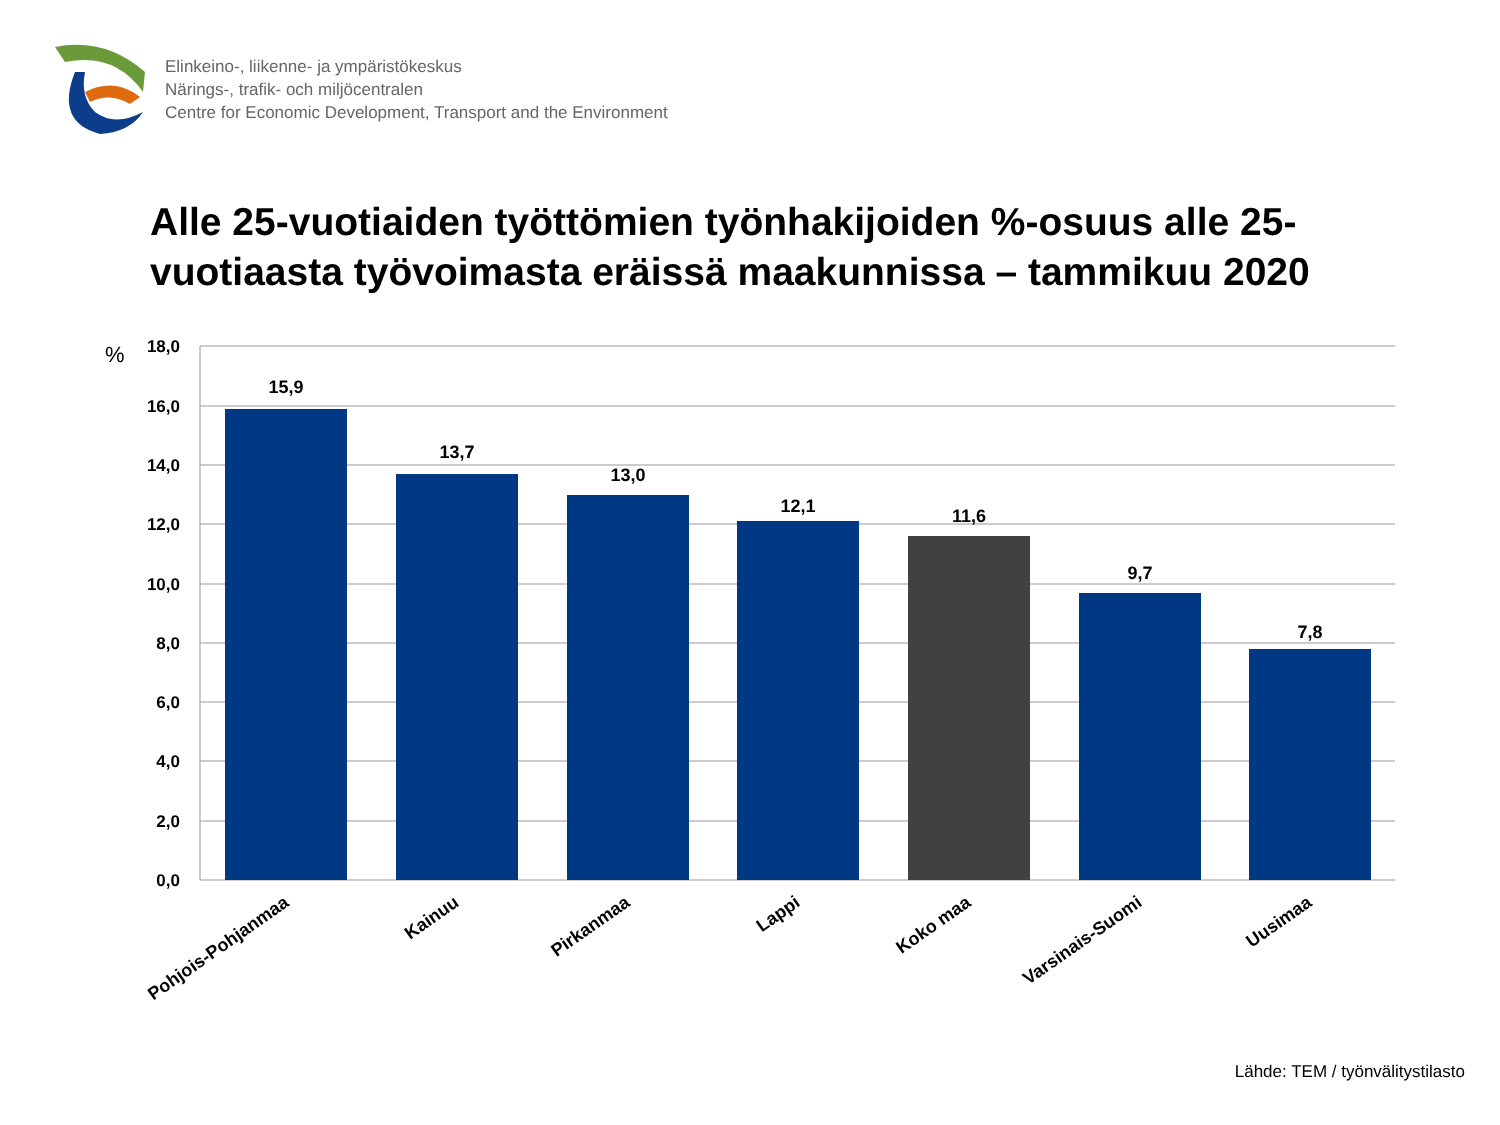Elinkeino-, liikenne- ja ympäristökeskus
Närings-, trafik- och miljöcentralen
Centre for Economic Development, Transport and the Environment
Alle 25-vuotiaiden työttömien työnhakijoiden %-osuus alle 25-
vuotiaasta työvoimasta eräissä maakunnissa – tammikuu 2020
18,0
16,0
14,0
12,0
10,0
8,0
6,0
4,0
2,0
0,0
%
15,9
13,7
13,0
12,1
11,6
9,7
7,8
Pohjois-Pohjanmaa
Kainuu
Pirkanmaa
Lappi
Koko maa
Varsinais-Suomi
Uusimaa
Lähde: TEM / työnvälitystilasto